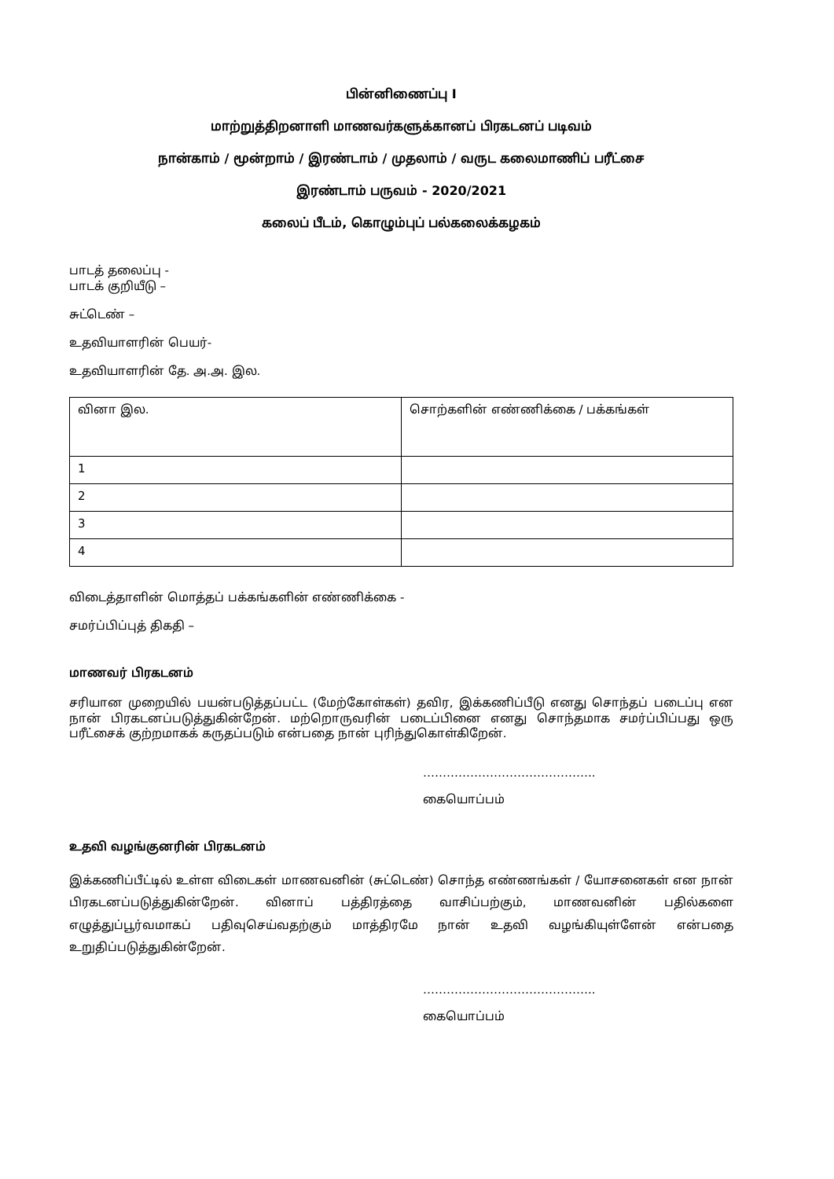பின்னிணைப்பு I
மாற்றுத்திறனாளி மாணவர்களுக்கானப் பிரகடனப் படிவம்
நான்காம் / மூன்றாம் / இரண்டாம் / முதலாம் / வருட கலைமாணிப் பரீட்சை
இரண்டாம் பருவம் - 2020/2021
கலைப் பீடம், கொழும்புப் பல்கலைக்கழகம்
பாடத் தலைப்பு -
பாடக் குறியீடு –
சுட்டெண் –
உதவியாளரின் பெயர்-
உதவியாளரின் தே. அ.அ. இல.
| வினா இல. | சொற்களின் எண்ணிக்கை / பக்கங்கள் |
| 1 | |
| 2 | |
| 3 | |
| 4 | |
விடைத்தாளின் மொத்தப் பக்கங்களின் எண்ணிக்கை -
சமர்ப்பிப்புத் திகதி –
மாணவர் பிரகடனம்
சரியான முறையில் பயன்படுத்தப்பட்ட (மேற்கோள்கள்) தவிர, இக்கணிப்பீடு எனது சொந்தப் படைப்பு என நான் பிரகடனப்படுத்துகின்றேன். மற்றொருவரின் படைப்பினை எனது சொந்தமாக சமர்ப்பிப்பது ஒரு பரீட்சைக் குற்றமாகக் கருதப்படும் என்பதை நான் புரிந்துகொள்கிறேன்.
……………………………………..
கையொப்பம்
உதவி வழங்குனரின் பிரகடனம்
இக்கணிப்பீட்டில் உள்ள விடைகள் மாணவனின் (சுட்டெண்) சொந்த எண்ணங்கள் / யோசனைகள் என நான் பிரகடனப்படுத்துகின்றேன். வினாப் பத்திரத்தை வாசிப்பற்கும், மாணவனின் பதில்களை எழுத்துப்பூர்வமாகப் பதிவுசெய்வதற்கும் மாத்திரமே நான் உதவி வழங்கியுள்ளேன் என்பதை உறுதிப்படுத்துகின்றேன்.
……………………………………..
கையொப்பம்